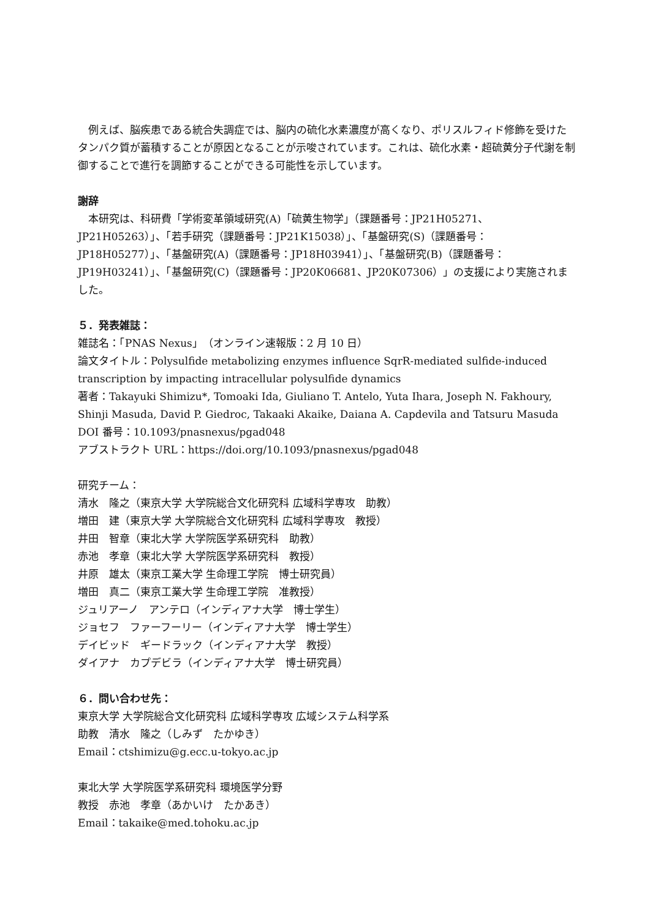例えば、脳疾患である統合失調症では、脳内の硫化水素濃度が高くなり、ポリスルフィド修飾を受けたタンパク質が蓄積することが原因となることが示唆されています。これは、硫化水素・超硫黄分子代謝を制御することで進行を調節することができる可能性を示しています。
謝辞
　本研究は、科研費「学術変革領域研究(A)「硫黄生物学」（課題番号：JP21H05271、JP21H05263）」、「若手研究（課題番号：JP21K15038）」、「基盤研究(S)（課題番号：JP18H05277）」、「基盤研究(A)（課題番号：JP18H03941）」、「基盤研究(B)（課題番号：JP19H03241）」、「基盤研究(C)（課題番号：JP20K06681、JP20K07306）」の支援により実施されました。
５．発表雑誌：
雑誌名：「PNAS Nexus」（オンライン速報版：2 月 10 日）
論文タイトル：Polysulfide metabolizing enzymes influence SqrR-mediated sulfide-induced transcription by impacting intracellular polysulfide dynamics
著者：Takayuki Shimizu*, Tomoaki Ida, Giuliano T. Antelo, Yuta Ihara, Joseph N. Fakhoury, Shinji Masuda, David P. Giedroc, Takaaki Akaike, Daiana A. Capdevila and Tatsuru Masuda
DOI 番号：10.1093/pnasnexus/pgad048
アブストラクト URL：https://doi.org/10.1093/pnasnexus/pgad048
研究チーム：
清水　隆之（東京大学 大学院総合文化研究科 広域科学専攻　助教）
増田　建（東京大学 大学院総合文化研究科 広域科学専攻　教授）
井田　智章（東北大学 大学院医学系研究科　助教）
赤池　孝章（東北大学 大学院医学系研究科　教授）
井原　雄太（東京工業大学 生命理工学院　博士研究員）
増田　真二（東京工業大学 生命理工学院　准教授）
ジュリアーノ　アンテロ（インディアナ大学　博士学生）
ジョセフ　ファーフーリー（インディアナ大学　博士学生）
デイビッド　ギードラック（インディアナ大学　教授）
ダイアナ　カプデビラ（インディアナ大学　博士研究員）
６．問い合わせ先：
東京大学 大学院総合文化研究科 広域科学専攻 広域システム科学系
助教　清水　隆之（しみず　たかゆき）
Email：ctshimizu@g.ecc.u-tokyo.ac.jp
東北大学 大学院医学系研究科 環境医学分野
教授　赤池　孝章（あかいけ　たかあき）
Email：takaike@med.tohoku.ac.jp